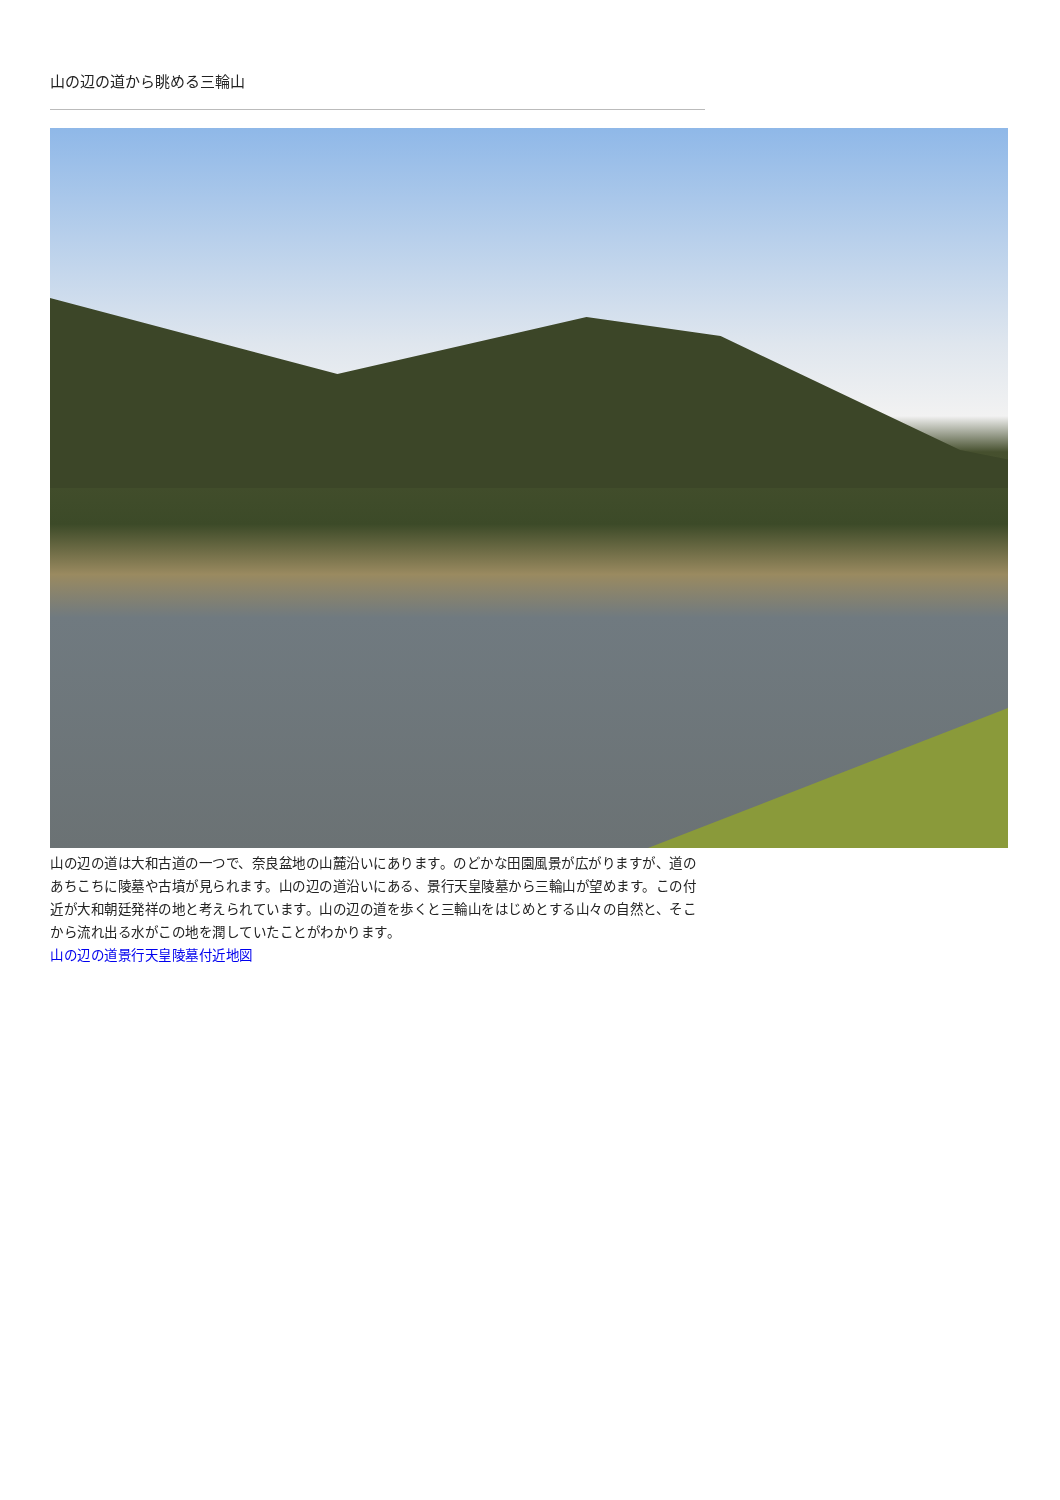山の辺の道から眺める三輪山
山の辺の道は大和古道の一つで、奈良盆地の山麓沿いにあります。のどかな田園風景が広がりますが、道のあちこちに陵墓や古墳が見られます。山の辺の道沿いにある、景行天皇陵墓から三輪山が望めます。この付近が大和朝廷発祥の地と考えられています。山の辺の道を歩くと三輪山をはじめとする山々の自然と、そこから流れ出る水がこの地を潤していたことがわかります。
山の辺の道景行天皇陵墓付近地図